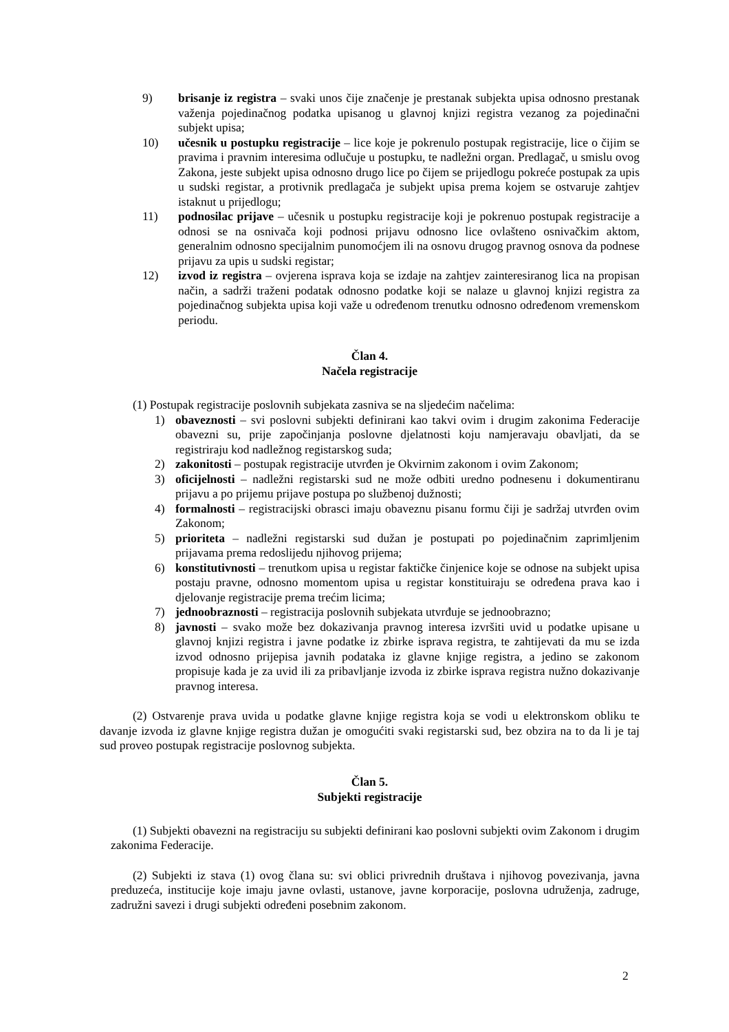9) brisanje iz registra – svaki unos čije značenje je prestanak subjekta upisa odnosno prestanak važenja pojedinačnog podatka upisanog u glavnoj knjizi registra vezanog za pojedinačni subjekt upisa;
10) učesnik u postupku registracije – lice koje je pokrenulo postupak registracije, lice o čijim se pravima i pravnim interesima odlučuje u postupku, te nadležni organ. Predlagač, u smislu ovog Zakona, jeste subjekt upisa odnosno drugo lice po čijem se prijedlogu pokreće postupak za upis u sudski registar, a protivnik predlagača je subjekt upisa prema kojem se ostvaruje zahtjev istaknut u prijedlogu;
11) podnosilac prijave – učesnik u postupku registracije koji je pokrenuo postupak registracije a odnosi se na osnivača koji podnosi prijavu odnosno lice ovlašteno osnivačkim aktom, generalnim odnosno specijalnim punomoćjem ili na osnovu drugog pravnog osnova da podnese prijavu za upis u sudski registar;
12) izvod iz registra – ovjerena isprava koja se izdaje na zahtjev zainteresiranog lica na propisan način, a sadrži traženi podatak odnosno podatke koji se nalaze u glavnoj knjizi registra za pojedinačnog subjekta upisa koji važe u određenom trenutku odnosno određenom vremenskom periodu.
Član 4.
Načela registracije
(1) Postupak registracije poslovnih subjekata zasniva se na sljedećim načelima:
1) obaveznosti – svi poslovni subjekti definirani kao takvi ovim i drugim zakonima Federacije obavezni su, prije započinjanja poslovne djelatnosti koju namjeravaju obavljati, da se registriraju kod nadležnog registarskog suda;
2) zakonitosti – postupak registracije utvrđen je Okvirnim zakonom i ovim Zakonom;
3) oficijelnosti – nadležni registarski sud ne može odbiti uredno podnesenu i dokumentiranu prijavu a po prijemu prijave postupa po službenoj dužnosti;
4) formalnosti – registracijski obrasci imaju obaveznu pisanu formu čiji je sadržaj utvrđen ovim Zakonom;
5) prioriteta – nadležni registarski sud dužan je postupati po pojedinačnim zaprimljenim prijavama prema redoslijedu njihovog prijema;
6) konstitutivnosti – trenutkom upisa u registar faktičke činjenice koje se odnose na subjekt upisa postaju pravne, odnosno momentom upisa u registar konstituiraju se određena prava kao i djelovanje registracije prema trećim licima;
7) jednoobraznosti – registracija poslovnih subjekata utvrđuje se jednoobrazno;
8) javnosti – svako može bez dokazivanja pravnog interesa izvršiti uvid u podatke upisane u glavnoj knjizi registra i javne podatke iz zbirke isprava registra, te zahtijevati da mu se izda izvod odnosno prijepisa javnih podataka iz glavne knjige registra, a jedino se zakonom propisuje kada je za uvid ili za pribavljanje izvoda iz zbirke isprava registra nužno dokazivanje pravnog interesa.
(2) Ostvarenje prava uvida u podatke glavne knjige registra koja se vodi u elektronskom obliku te davanje izvoda iz glavne knjige registra dužan je omogućiti svaki registarski sud, bez obzira na to da li je taj sud proveo postupak registracije poslovnog subjekta.
Član 5.
Subjekti registracije
(1) Subjekti obavezni na registraciju su subjekti definirani kao poslovni subjekti ovim Zakonom i drugim zakonima Federacije.
(2) Subjekti iz stava (1) ovog člana su: svi oblici privrednih društava i njihovog povezivanja, javna preduzeća, institucije koje imaju javne ovlasti, ustanove, javne korporacije, poslovna udruženja, zadruge, zadružni savezi i drugi subjekti određeni posebnim zakonom.
2